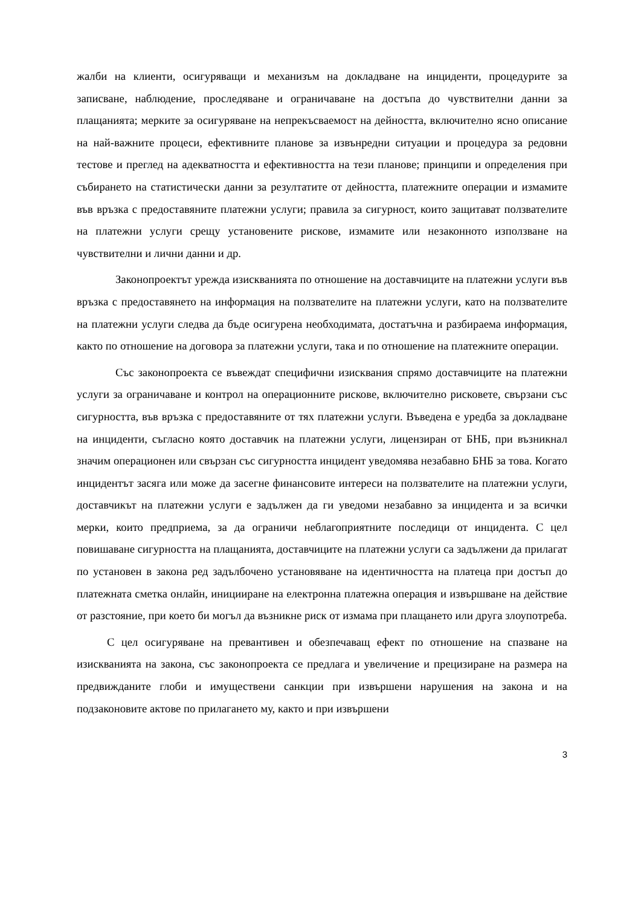жалби на клиенти, осигуряващи и механизъм на докладване на инциденти, процедурите за записване, наблюдение, проследяване и ограничаване на достъпа до чувствителни данни за плащанията; мерките за осигуряване на непрекъсваемост на дейността, включително ясно описание на най-важните процеси, ефективните планове за извънредни ситуации и процедура за редовни тестове и преглед на адекватността и ефективността на тези планове; принципи и определения при събирането на статистически данни за резултатите от дейността, платежните операции и измамите във връзка с предоставяните платежни услуги; правила за сигурност, които защитават ползвателите на платежни услуги срещу установените рискове, измамите или незаконното използване на чувствителни и лични данни и др.
Законопроектът урежда изискванията по отношение на доставчиците на платежни услуги във връзка с предоставянето на информация на ползвателите на платежни услуги, като на ползвателите на платежни услуги следва да бъде осигурена необходимата, достатъчна и разбираема информация, както по отношение на договора за платежни услуги, така и по отношение на платежните операции.
Със законопроекта се въвеждат специфични изисквания спрямо доставчиците на платежни услуги за ограничаване и контрол на операционните рискове, включително рисковете, свързани със сигурността, във връзка с предоставяните от тях платежни услуги. Въведена е уредба за докладване на инциденти, съгласно която доставчик на платежни услуги, лицензиран от БНБ, при възникнал значим операционен или свързан със сигурността инцидент уведомява незабавно БНБ за това. Когато инцидентът засяга или може да засегне финансовите интереси на ползвателите на платежни услуги, доставчикът на платежни услуги е задължен да ги уведоми незабавно за инцидента и за всички мерки, които предприема, за да ограничи неблагоприятните последици от инцидента. С цел повишаване сигурността на плащанията, доставчиците на платежни услуги са задължени да прилагат по установен в закона ред задълбочено установяване на идентичността на платеца при достъп до платежната сметка онлайн, иницииране на електронна платежна операция и извършване на действие от разстояние, при което би могъл да възникне риск от измама при плащането или друга злоупотреба.
С цел осигуряване на превантивен и обезпечаващ ефект по отношение на спазване на изискванията на закона, със законопроекта се предлага и увеличение и прецизиране на размера на предвижданите глоби и имуществени санкции при извършени нарушения на закона и на подзаконовите актове по прилагането му, както и при извършени
3